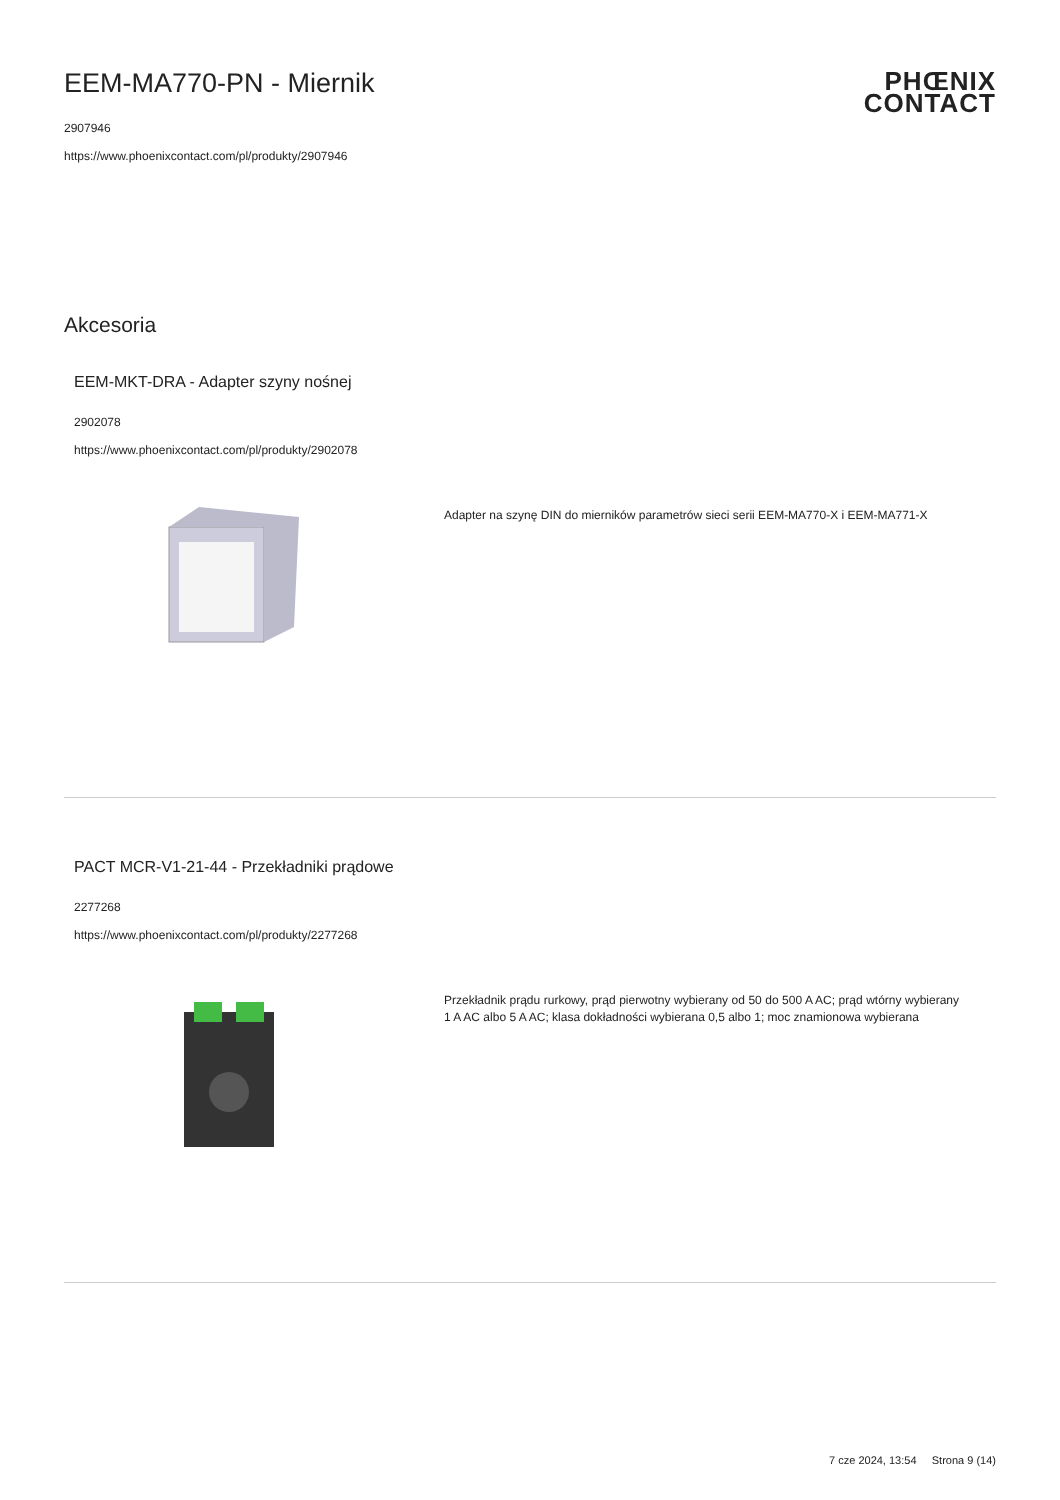PHŒNIX
CONTACT
EEM-MA770-PN - Miernik
2907946
https://www.phoenixcontact.com/pl/produkty/2907946
Akcesoria
EEM-MKT-DRA - Adapter szyny nośnej
2902078
https://www.phoenixcontact.com/pl/produkty/2902078
Adapter na szynę DIN do mierników parametrów sieci serii EEM-MA770-X i EEM-MA771-X
PACT MCR-V1-21-44 - Przekładniki prądowe
2277268
https://www.phoenixcontact.com/pl/produkty/2277268
Przekładnik prądu rurkowy, prąd pierwotny wybierany od 50 do 500 A AC; prąd wtórny wybierany 1 A AC albo 5 A AC; klasa dokładności wybierana 0,5 albo 1; moc znamionowa wybierana
7 cze 2024, 13:54 Strona 9 (14)